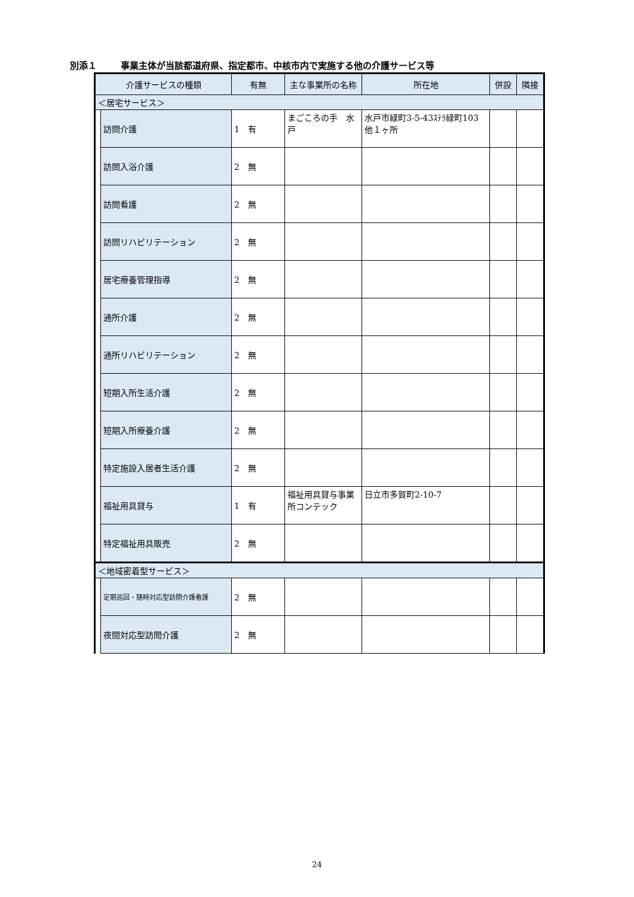別添１ 事業主体が当該都道府県、指定都市、中核市内で実施する他の介護サービス等
| 介護サービスの種類 | | 有無 | 主な事業所の名称 | 所在地 | 併設 | 隣接 |
| --- | --- | --- | --- | --- | --- | --- |
| ＜居宅サービス＞ | | | | | | |
| | 訪問介護 | 1 有 | まごころの手 水戸 | 水戸市緑町3-5-43ｽﾃﾗ緑町103 他１ヶ所 | | |
| | 訪問入浴介護 | 2 無 | | | | |
| | 訪問看護 | 2 無 | | | | |
| | 訪問リハビリテーション | 2 無 | | | | |
| | 居宅療養管理指導 | 2 無 | | | | |
| | 通所介護 | 2 無 | | | | |
| | 通所リハビリテーション | 2 無 | | | | |
| | 短期入所生活介護 | 2 無 | | | | |
| | 短期入所療養介護 | 2 無 | | | | |
| | 特定施設入居者生活介護 | 2 無 | | | | |
| | 福祉用具貸与 | 1 有 | 福祉用具貸与事業所コンテック | 日立市多賀町2-10-7 | | |
| | 特定福祉用具販売 | 2 無 | | | | |
| ＜地域密着型サービス＞ | | | | | | |
| | 定期巡回・随時対応型訪問介護看護 | 2 無 | | | | |
| | 夜間対応型訪問介護 | 2 無 | | | | |
24